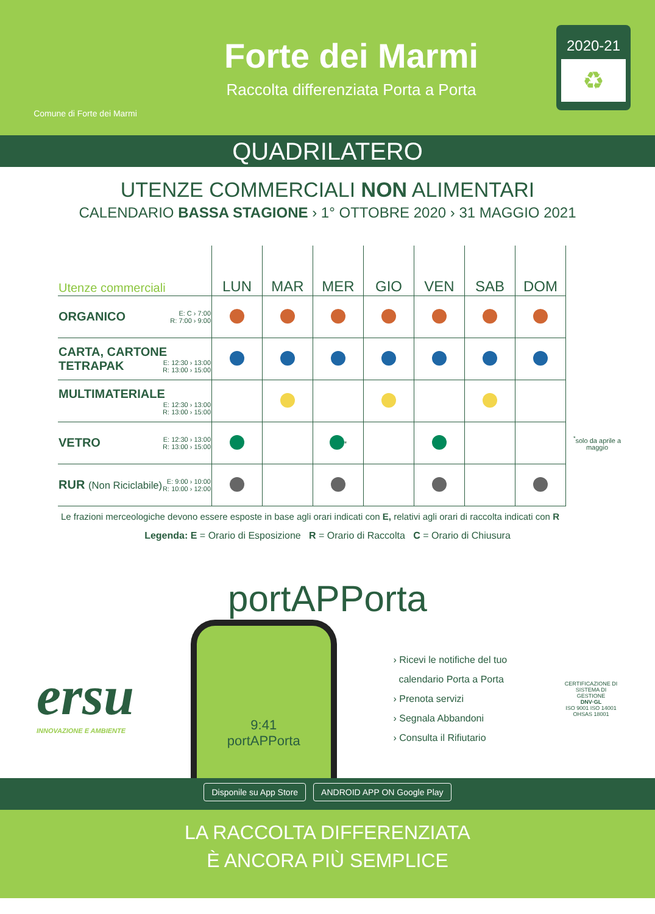Comune di Forte dei Marmi
Forte dei Marmi
Raccolta differenziata Porta a Porta
2020-21
♻
QUADRILATERO
UTENZE COMMERCIALI NON ALIMENTARI
CALENDARIO BASSA STAGIONE › 1° OTTOBRE 2020 › 31 MAGGIO 2021
| Utenze commerciali | LUN | MAR | MER | GIO | VEN | SAB | DOM | |
| --- | --- | --- | --- | --- | --- | --- | --- | --- |
| ORGANICO E: C › 7:00 R: 7:00 › 9:00 | | | | | | | | |
| CARTA, CARTONE TETRAPAK E: 12:30 › 13:00 R: 13:00 › 15:00 | | | | | | | | |
| MULTIMATERIALE E: 12:30 › 13:00 R: 13:00 › 15:00 | | | | | | | | |
| VETRO E: 12:30 › 13:00 R: 13:00 › 15:00 | | | <sup>*</sup> | | | | | <sup>*</sup> solo da aprile a maggio |
| RUR (Non Riciclabile) E: 9:00 › 10:00 R: 10:00 › 12:00 | | | | | | | | |
Le frazioni merceologiche devono essere esposte in base agli orari indicati con E, relativi agli orari di raccolta indicati con R
Legenda: E = Orario di Esposizione R = Orario di Raccolta C = Orario di Chiusura
portAPPorta
ersu
INNOVAZIONE E AMBIENTE
9:41
portAPPorta
› Ricevi le notifiche del tuo
calendario Porta a Porta
› Prenota servizi
› Segnala Abbandoni
› Consulta il Rifiutario
CERTIFICAZIONE DI SISTEMA DI GESTIONE
DNV·GL
ISO 9001 ISO 14001
OHSAS 18001
Disponile su App Store ANDROID APP ON Google Play
LA RACCOLTA DIFFERENZIATA
È ANCORA PIÙ SEMPLICE